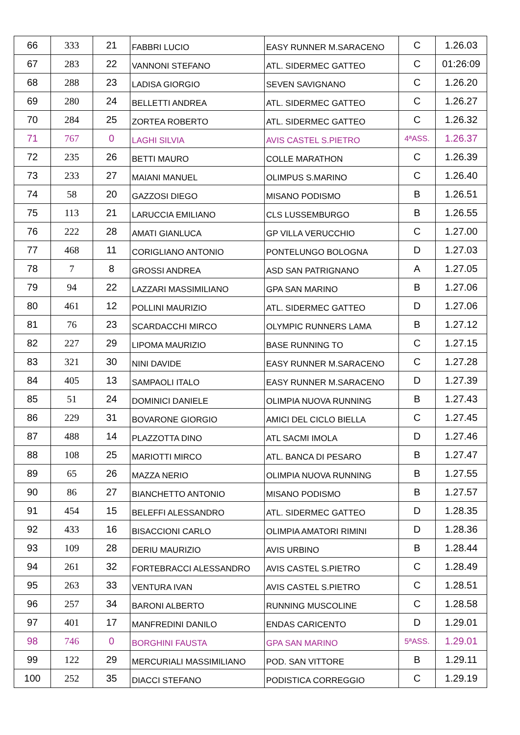| 66 | 333 | 21 | FABBRI LUCIO | EASY RUNNER M.SARACENO | C | 1.26.03 |
| 67 | 283 | 22 | VANNONI STEFANO | ATL. SIDERMEC GATTEO | C | 01:26:09 |
| 68 | 288 | 23 | LADISA GIORGIO | SEVEN SAVIGNANO | C | 1.26.20 |
| 69 | 280 | 24 | BELLETTI ANDREA | ATL. SIDERMEC GATTEO | C | 1.26.27 |
| 70 | 284 | 25 | ZORTEA ROBERTO | ATL. SIDERMEC GATTEO | C | 1.26.32 |
| 71 | 767 | 0 | LAGHI SILVIA | AVIS CASTEL S.PIETRO | 4ªASS. | 1.26.37 |
| 72 | 235 | 26 | BETTI MAURO | COLLE MARATHON | C | 1.26.39 |
| 73 | 233 | 27 | MAIANI MANUEL | OLIMPUS S.MARINO | C | 1.26.40 |
| 74 | 58 | 20 | GAZZOSI DIEGO | MISANO PODISMO | B | 1.26.51 |
| 75 | 113 | 21 | LARUCCIA EMILIANO | CLS LUSSEMBURGO | B | 1.26.55 |
| 76 | 222 | 28 | AMATI GIANLUCA | GP VILLA VERUCCHIO | C | 1.27.00 |
| 77 | 468 | 11 | CORIGLIANO ANTONIO | PONTELUNGO BOLOGNA | D | 1.27.03 |
| 78 | 7 | 8 | GROSSI ANDREA | ASD SAN PATRIGNANO | A | 1.27.05 |
| 79 | 94 | 22 | LAZZARI MASSIMILIANO | GPA SAN MARINO | B | 1.27.06 |
| 80 | 461 | 12 | POLLINI MAURIZIO | ATL. SIDERMEC GATTEO | D | 1.27.06 |
| 81 | 76 | 23 | SCARDACCHI MIRCO | OLYMPIC RUNNERS LAMA | B | 1.27.12 |
| 82 | 227 | 29 | LIPOMA MAURIZIO | BASE RUNNING TO | C | 1.27.15 |
| 83 | 321 | 30 | NINI DAVIDE | EASY RUNNER M.SARACENO | C | 1.27.28 |
| 84 | 405 | 13 | SAMPAOLI ITALO | EASY RUNNER M.SARACENO | D | 1.27.39 |
| 85 | 51 | 24 | DOMINICI DANIELE | OLIMPIA NUOVA RUNNING | B | 1.27.43 |
| 86 | 229 | 31 | BOVARONE GIORGIO | AMICI DEL CICLO BIELLA | C | 1.27.45 |
| 87 | 488 | 14 | PLAZZOTTA DINO | ATL SACMI IMOLA | D | 1.27.46 |
| 88 | 108 | 25 | MARIOTTI MIRCO | ATL. BANCA DI PESARO | B | 1.27.47 |
| 89 | 65 | 26 | MAZZA NERIO | OLIMPIA NUOVA RUNNING | B | 1.27.55 |
| 90 | 86 | 27 | BIANCHETTO ANTONIO | MISANO PODISMO | B | 1.27.57 |
| 91 | 454 | 15 | BELEFFI ALESSANDRO | ATL. SIDERMEC GATTEO | D | 1.28.35 |
| 92 | 433 | 16 | BISACCIONI CARLO | OLIMPIA AMATORI RIMINI | D | 1.28.36 |
| 93 | 109 | 28 | DERIU MAURIZIO | AVIS URBINO | B | 1.28.44 |
| 94 | 261 | 32 | FORTEBRACCI ALESSANDRO | AVIS CASTEL S.PIETRO | C | 1.28.49 |
| 95 | 263 | 33 | VENTURA IVAN | AVIS CASTEL S.PIETRO | C | 1.28.51 |
| 96 | 257 | 34 | BARONI ALBERTO | RUNNING MUSCOLINE | C | 1.28.58 |
| 97 | 401 | 17 | MANFREDINI DANILO | ENDAS CARICENTO | D | 1.29.01 |
| 98 | 746 | 0 | BORGHINI FAUSTA | GPA SAN MARINO | 5ªASS. | 1.29.01 |
| 99 | 122 | 29 | MERCURIALI MASSIMILIANO | POD. SAN VITTORE | B | 1.29.11 |
| 100 | 252 | 35 | DIACCI STEFANO | PODISTICA CORREGGIO | C | 1.29.19 |